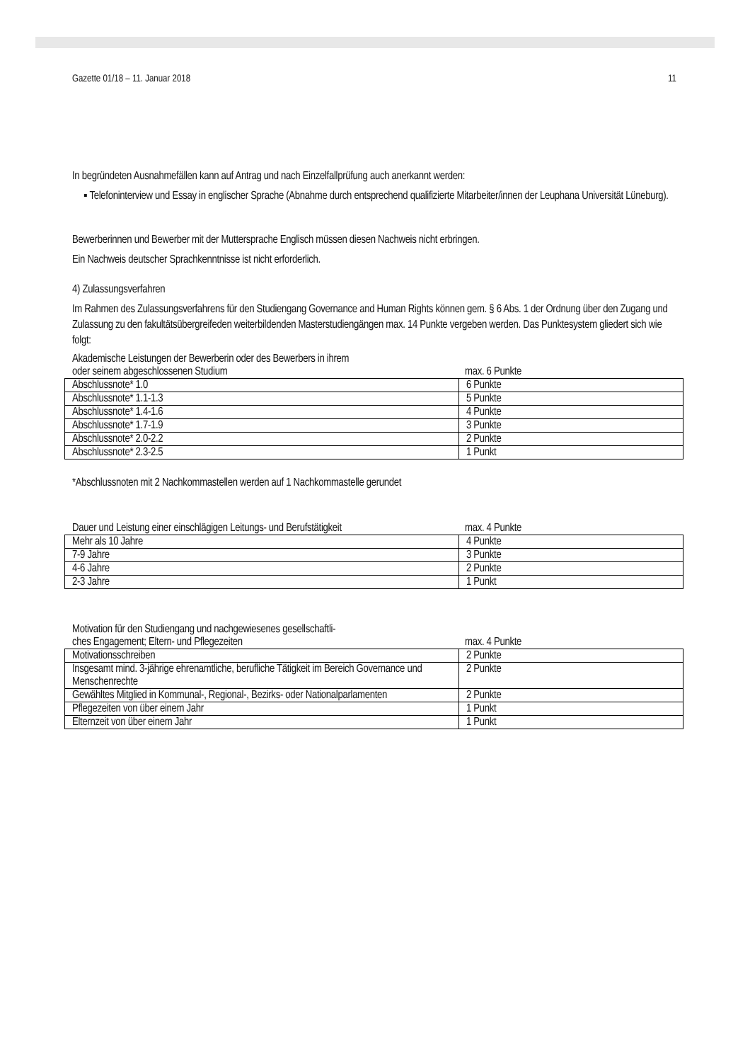Gazette 01/18 – 11. Januar 2018 11
In begründeten Ausnahmefällen kann auf Antrag und nach Einzelfallprüfung auch anerkannt werden:
▪ Telefoninterview und Essay in englischer Sprache (Abnahme durch entsprechend qualifizierte Mitarbeiter/innen der Leuphana Universität Lüneburg).
Bewerberinnen und Bewerber mit der Muttersprache Englisch müssen diesen Nachweis nicht erbringen.
Ein Nachweis deutscher Sprachkenntnisse ist nicht erforderlich.
4) Zulassungsverfahren
Im Rahmen des Zulassungsverfahrens für den Studiengang Governance and Human Rights können gem. § 6 Abs. 1 der Ordnung über den Zugang und Zulassung zu den fakultätsübergreifeden weiterbildenden Masterstudiengängen max. 14 Punkte vergeben werden. Das Punktesystem gliedert sich wie folgt:
Akademische Leistungen der Bewerberin oder des Bewerbers in ihrem
oder seinem abgeschlossenen Studium max. 6 Punkte
| Abschlussnote* 1.0 | 6 Punkte |
| Abschlussnote* 1.1-1.3 | 5 Punkte |
| Abschlussnote* 1.4-1.6 | 4 Punkte |
| Abschlussnote* 1.7-1.9 | 3 Punkte |
| Abschlussnote* 2.0-2.2 | 2 Punkte |
| Abschlussnote* 2.3-2.5 | 1 Punkt |
*Abschlussnoten mit 2 Nachkommastellen werden auf 1 Nachkommastelle gerundet
Dauer und Leistung einer einschlägigen Leitungs- und Berufstätigkeit max. 4 Punkte
| Mehr als 10 Jahre | 4 Punkte |
| 7-9 Jahre | 3 Punkte |
| 4-6 Jahre | 2 Punkte |
| 2-3 Jahre | 1 Punkt |
Motivation für den Studiengang und nachgewiesenes gesellschaftli-
ches Engagement; Eltern- und Pflegezeiten max. 4 Punkte
| Motivationsschreiben | 2 Punkte |
| Insgesamt mind. 3-jährige ehrenamtliche, berufliche Tätigkeit im Bereich Governance und Menschenrechte | 2 Punkte |
| Gewähltes Mitglied in Kommunal-, Regional-, Bezirks- oder Nationalparlamenten | 2 Punkte |
| Pflegezeiten von über einem Jahr | 1 Punkt |
| Elternzeit von über einem Jahr | 1 Punkt |